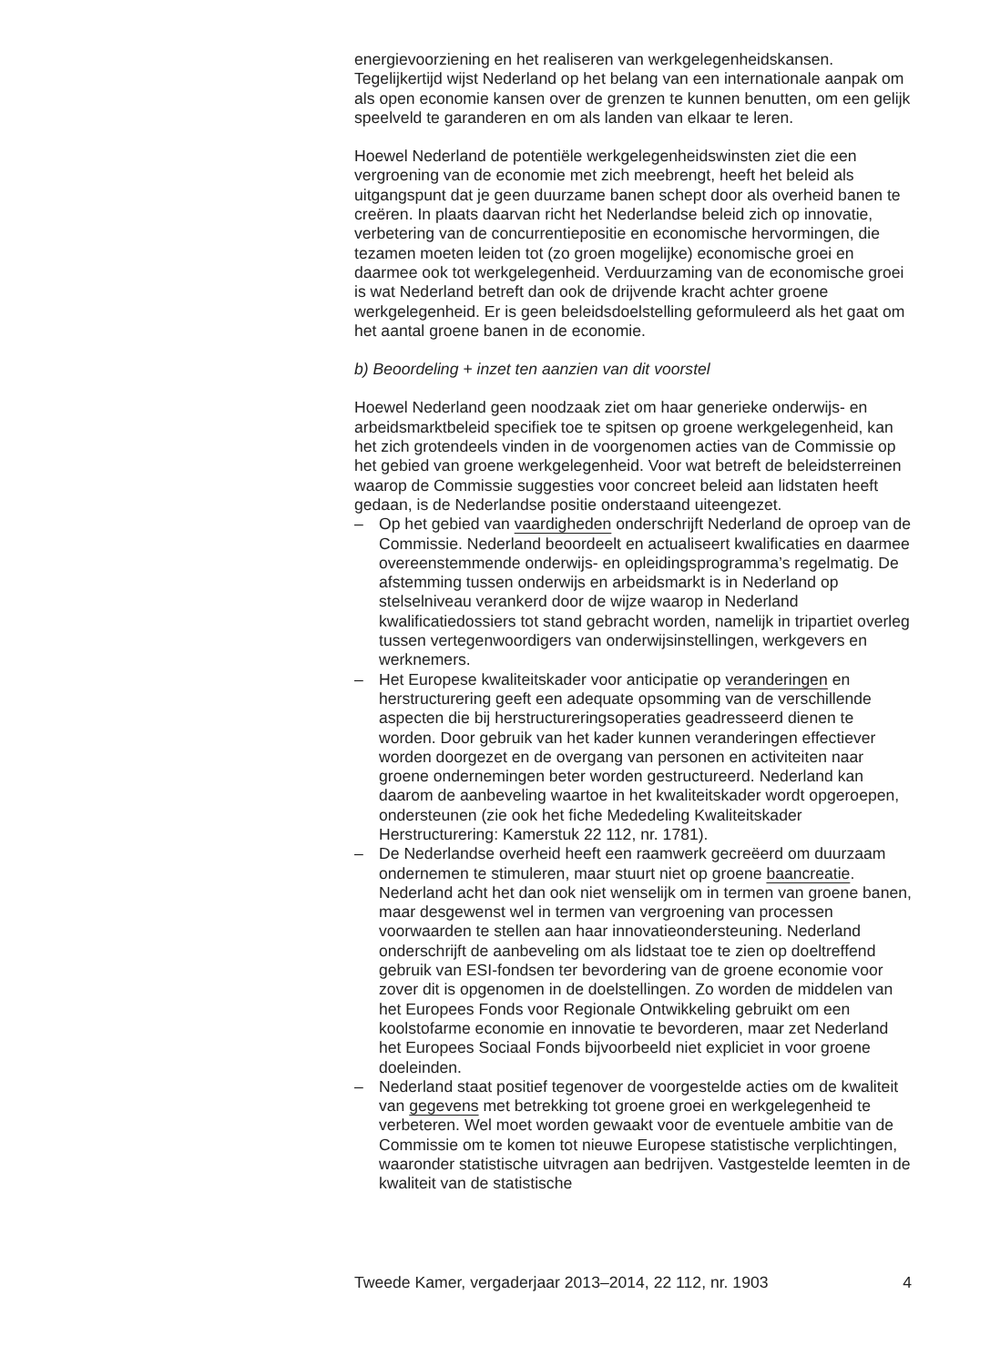energievoorziening en het realiseren van werkgelegenheidskansen. Tegelijkertijd wijst Nederland op het belang van een internationale aanpak om als open economie kansen over de grenzen te kunnen benutten, om een gelijk speelveld te garanderen en om als landen van elkaar te leren.
Hoewel Nederland de potentiële werkgelegenheidswinsten ziet die een vergroening van de economie met zich meebrengt, heeft het beleid als uitgangspunt dat je geen duurzame banen schept door als overheid banen te creëren. In plaats daarvan richt het Nederlandse beleid zich op innovatie, verbetering van de concurrentiepositie en economische hervormingen, die tezamen moeten leiden tot (zo groen mogelijke) economische groei en daarmee ook tot werkgelegenheid. Verduurzaming van de economische groei is wat Nederland betreft dan ook de drijvende kracht achter groene werkgelegenheid. Er is geen beleidsdoelstelling geformuleerd als het gaat om het aantal groene banen in de economie.
b) Beoordeling + inzet ten aanzien van dit voorstel
Hoewel Nederland geen noodzaak ziet om haar generieke onderwijs- en arbeidsmarktbeleid specifiek toe te spitsen op groene werkgelegenheid, kan het zich grotendeels vinden in de voorgenomen acties van de Commissie op het gebied van groene werkgelegenheid. Voor wat betreft de beleidsterreinen waarop de Commissie suggesties voor concreet beleid aan lidstaten heeft gedaan, is de Nederlandse positie onderstaand uiteengezet.
– Op het gebied van vaardigheden onderschrijft Nederland de oproep van de Commissie. Nederland beoordeelt en actualiseert kwalificaties en daarmee overeenstemmende onderwijs- en opleidingsprogramma’s regelmatig. De afstemming tussen onderwijs en arbeidsmarkt is in Nederland op stelselniveau verankerd door de wijze waarop in Nederland kwalificatiedossiers tot stand gebracht worden, namelijk in tripartiet overleg tussen vertegenwoordigers van onderwijsinstellingen, werkgevers en werknemers.
– Het Europese kwaliteitskader voor anticipatie op veranderingen en herstructurering geeft een adequate opsomming van de verschillende aspecten die bij herstructureringsoperaties geadresseerd dienen te worden. Door gebruik van het kader kunnen veranderingen effectiever worden doorgezet en de overgang van personen en activiteiten naar groene ondernemingen beter worden gestructureerd. Nederland kan daarom de aanbeveling waartoe in het kwaliteitskader wordt opgeroepen, ondersteunen (zie ook het fiche Mededeling Kwaliteitskader Herstructurering: Kamerstuk 22 112, nr. 1781).
– De Nederlandse overheid heeft een raamwerk gecreëerd om duurzaam ondernemen te stimuleren, maar stuurt niet op groene baancreatie. Nederland acht het dan ook niet wenselijk om in termen van groene banen, maar desgewenst wel in termen van vergroening van processen voorwaarden te stellen aan haar innovatieondersteuning. Nederland onderschrijft de aanbeveling om als lidstaat toe te zien op doeltreffend gebruik van ESI-fondsen ter bevordering van de groene economie voor zover dit is opgenomen in de doelstellingen. Zo worden de middelen van het Europees Fonds voor Regionale Ontwikkeling gebruikt om een koolstofarme economie en innovatie te bevorderen, maar zet Nederland het Europees Sociaal Fonds bijvoorbeeld niet expliciet in voor groene doeleinden.
– Nederland staat positief tegenover de voorgestelde acties om de kwaliteit van gegevens met betrekking tot groene groei en werkgelegenheid te verbeteren. Wel moet worden gewaakt voor de eventuele ambitie van de Commissie om te komen tot nieuwe Europese statistische verplichtingen, waaronder statistische uitvragen aan bedrijven. Vastgestelde leemten in de kwaliteit van de statistische
Tweede Kamer, vergaderjaar 2013–2014, 22 112, nr. 1903 4